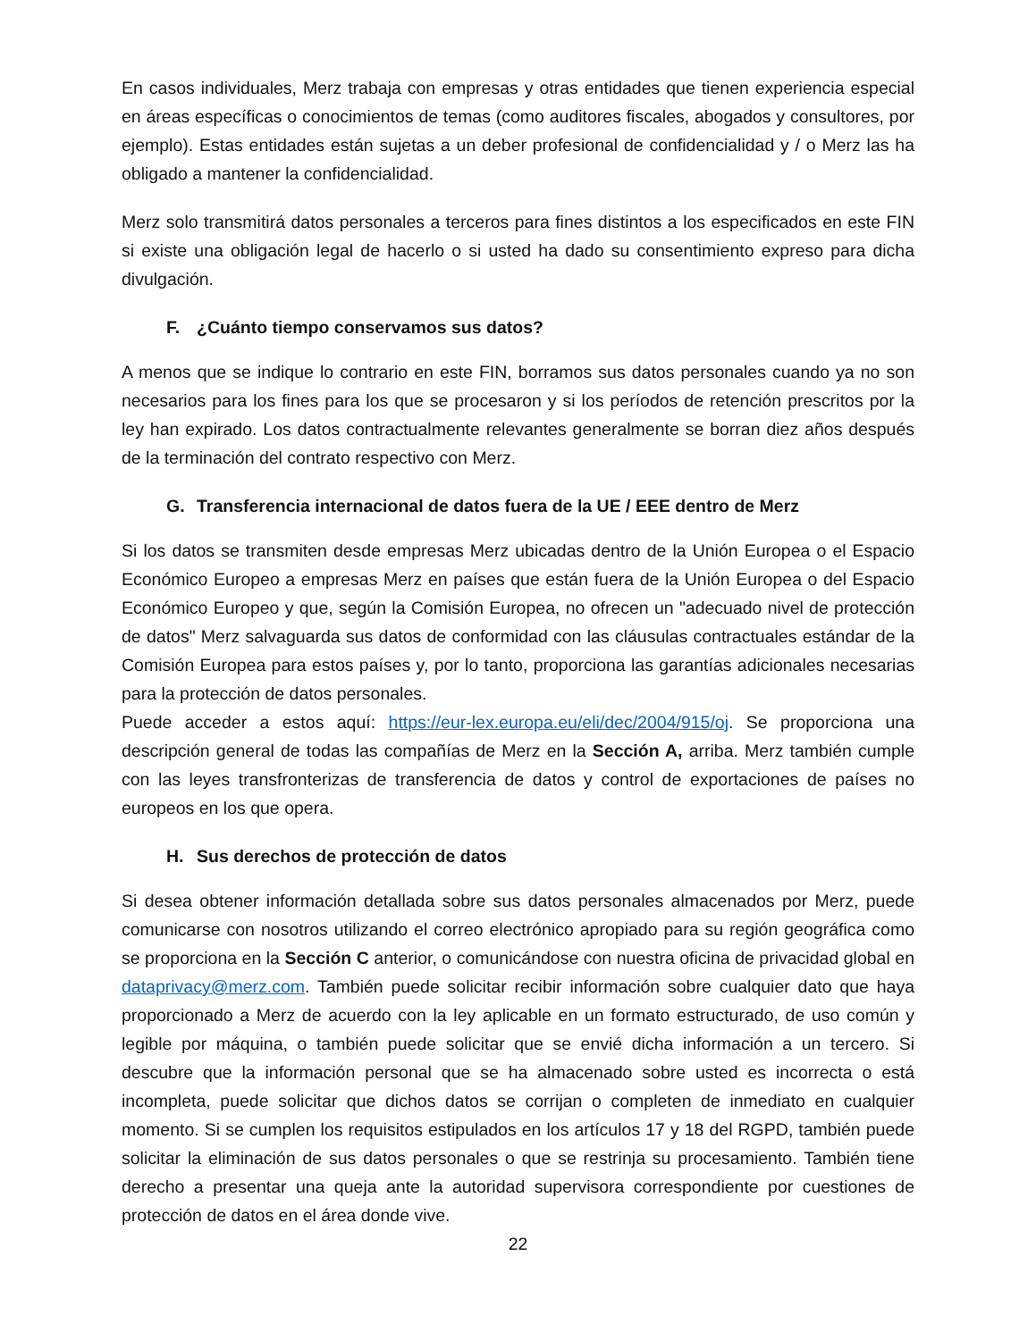En casos individuales, Merz trabaja con empresas y otras entidades que tienen experiencia especial en áreas específicas o conocimientos de temas (como auditores fiscales, abogados y consultores, por ejemplo). Estas entidades están sujetas a un deber profesional de confidencialidad y / o Merz las ha obligado a mantener la confidencialidad.
Merz solo transmitirá datos personales a terceros para fines distintos a los especificados en este FIN si existe una obligación legal de hacerlo o si usted ha dado su consentimiento expreso para dicha divulgación.
F. ¿Cuánto tiempo conservamos sus datos?
A menos que se indique lo contrario en este FIN, borramos sus datos personales cuando ya no son necesarios para los fines para los que se procesaron y si los períodos de retención prescritos por la ley han expirado. Los datos contractualmente relevantes generalmente se borran diez años después de la terminación del contrato respectivo con Merz.
G. Transferencia internacional de datos fuera de la UE / EEE dentro de Merz
Si los datos se transmiten desde empresas Merz ubicadas dentro de la Unión Europea o el Espacio Económico Europeo a empresas Merz en países que están fuera de la Unión Europea o del Espacio Económico Europeo y que, según la Comisión Europea, no ofrecen un "adecuado nivel de protección de datos" Merz salvaguarda sus datos de conformidad con las cláusulas contractuales estándar de la Comisión Europea para estos países y, por lo tanto, proporciona las garantías adicionales necesarias para la protección de datos personales.
Puede acceder a estos aquí: https://eur-lex.europa.eu/eli/dec/2004/915/oj. Se proporciona una descripción general de todas las compañías de Merz en la Sección A, arriba. Merz también cumple con las leyes transfronterizas de transferencia de datos y control de exportaciones de países no europeos en los que opera.
H. Sus derechos de protección de datos
Si desea obtener información detallada sobre sus datos personales almacenados por Merz, puede comunicarse con nosotros utilizando el correo electrónico apropiado para su región geográfica como se proporciona en la Sección C anterior, o comunicándose con nuestra oficina de privacidad global en dataprivacy@merz.com. También puede solicitar recibir información sobre cualquier dato que haya proporcionado a Merz de acuerdo con la ley aplicable en un formato estructurado, de uso común y legible por máquina, o también puede solicitar que se envié dicha información a un tercero. Si descubre que la información personal que se ha almacenado sobre usted es incorrecta o está incompleta, puede solicitar que dichos datos se corrijan o completen de inmediato en cualquier momento. Si se cumplen los requisitos estipulados en los artículos 17 y 18 del RGPD, también puede solicitar la eliminación de sus datos personales o que se restrinja su procesamiento. También tiene derecho a presentar una queja ante la autoridad supervisora correspondiente por cuestiones de protección de datos en el área donde vive.
22